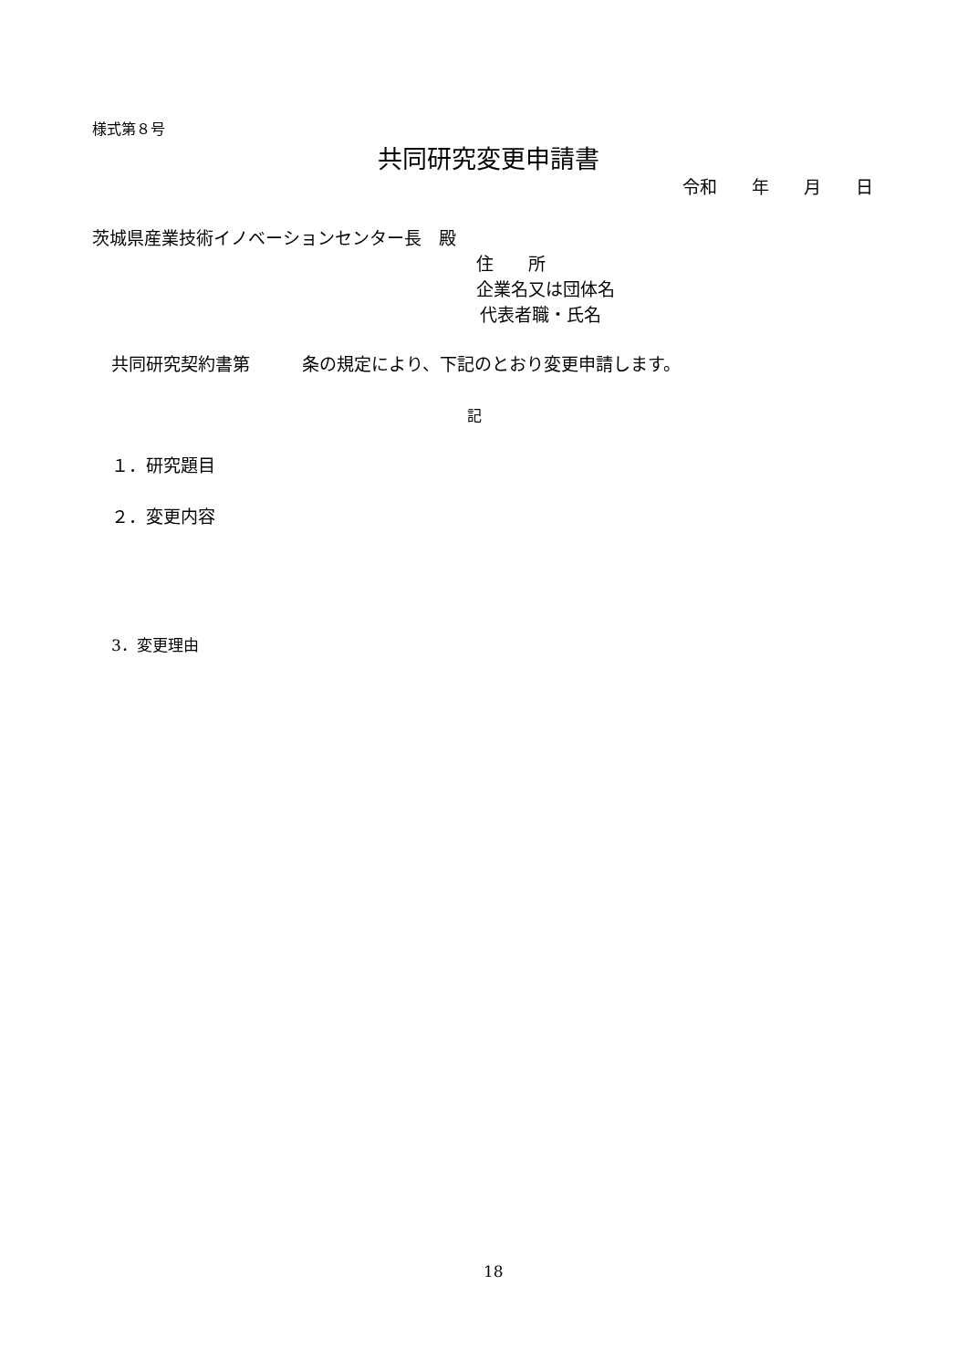様式第８号
共同研究変更申請書
令和　　年　　月　　日
茨城県産業技術イノベーションセンター長　殿
住　　所
企業名又は団体名
代表者職・氏名
共同研究契約書第　　　条の規定により、下記のとおり変更申請します。
記
１．研究題目
２．変更内容
3．変更理由
18